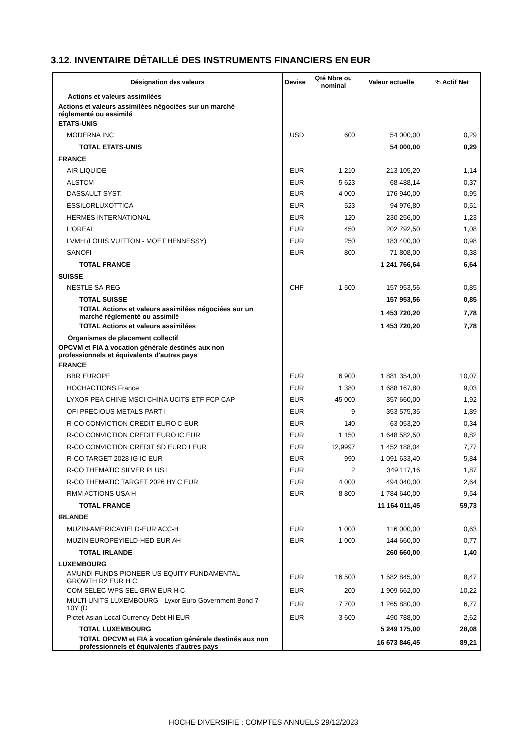3.12. INVENTAIRE DÉTAILLÉ DES INSTRUMENTS FINANCIERS EN EUR
| Désignation des valeurs | Devise | Qté Nbre ou nominal | Valeur actuelle | % Actif Net |
| --- | --- | --- | --- | --- |
| Actions et valeurs assimilées | | | | |
| Actions et valeurs assimilées négociées sur un marché réglementé ou assimilé | | | | |
| ETATS-UNIS | | | | |
| MODERNA INC | USD | 600 | 54 000,00 | 0,29 |
| TOTAL ETATS-UNIS | | | 54 000,00 | 0,29 |
| FRANCE | | | | |
| AIR LIQUIDE | EUR | 1 210 | 213 105,20 | 1,14 |
| ALSTOM | EUR | 5 623 | 68 488,14 | 0,37 |
| DASSAULT SYST. | EUR | 4 000 | 176 940,00 | 0,95 |
| ESSILORLUXOTTICA | EUR | 523 | 94 976,80 | 0,51 |
| HERMES INTERNATIONAL | EUR | 120 | 230 256,00 | 1,23 |
| L'OREAL | EUR | 450 | 202 792,50 | 1,08 |
| LVMH (LOUIS VUITTON - MOET HENNESSY) | EUR | 250 | 183 400,00 | 0,98 |
| SANOFI | EUR | 800 | 71 808,00 | 0,38 |
| TOTAL FRANCE | | | 1 241 766,64 | 6,64 |
| SUISSE | | | | |
| NESTLE SA-REG | CHF | 1 500 | 157 953,56 | 0,85 |
| TOTAL SUISSE | | | 157 953,56 | 0,85 |
| TOTAL Actions et valeurs assimilées négociées sur un marché réglementé ou assimilé | | | 1 453 720,20 | 7,78 |
| TOTAL Actions et valeurs assimilées | | | 1 453 720,20 | 7,78 |
| Organismes de placement collectif | | | | |
| OPCVM et FIA à vocation générale destinés aux non professionnels et équivalents d'autres pays | | | | |
| FRANCE | | | | |
| BBR EUROPE | EUR | 6 900 | 1 881 354,00 | 10,07 |
| HOCHACTIONS France | EUR | 1 380 | 1 688 167,80 | 9,03 |
| LYXOR PEA CHINE MSCI CHINA UCITS ETF FCP CAP | EUR | 45 000 | 357 660,00 | 1,92 |
| OFI PRECIOUS METALS PART I | EUR | 9 | 353 575,35 | 1,89 |
| R-CO CONVICTION CREDIT EURO C EUR | EUR | 140 | 63 053,20 | 0,34 |
| R-CO CONVICTION CREDIT EURO IC EUR | EUR | 1 150 | 1 648 582,50 | 8,82 |
| R-CO CONVICTION CREDIT SD EURO I EUR | EUR | 12,9997 | 1 452 188,04 | 7,77 |
| R-CO TARGET 2028 IG IC EUR | EUR | 990 | 1 091 633,40 | 5,84 |
| R-CO THEMATIC SILVER PLUS I | EUR | 2 | 349 117,16 | 1,87 |
| R-CO THEMATIC TARGET 2026 HY C EUR | EUR | 4 000 | 494 040,00 | 2,64 |
| RMM ACTIONS USA H | EUR | 8 800 | 1 784 640,00 | 9,54 |
| TOTAL FRANCE | | | 11 164 011,45 | 59,73 |
| IRLANDE | | | | |
| MUZIN-AMERICAYIELD-EUR ACC-H | EUR | 1 000 | 116 000,00 | 0,63 |
| MUZIN-EUROPEYIELD-HED EUR AH | EUR | 1 000 | 144 660,00 | 0,77 |
| TOTAL IRLANDE | | | 260 660,00 | 1,40 |
| LUXEMBOURG | | | | |
| AMUNDI FUNDS PIONEER US EQUITY FUNDAMENTAL GROWTH R2 EUR H C | EUR | 16 500 | 1 582 845,00 | 8,47 |
| COM SELEC WPS SEL GRW EUR H C | EUR | 200 | 1 909 662,00 | 10,22 |
| MULTI-UNITS LUXEMBOURG - Lyxor Euro Government Bond 7- 10Y (D | EUR | 7 700 | 1 265 880,00 | 6,77 |
| Pictet-Asian Local Currency Debt HI EUR | EUR | 3 600 | 490 788,00 | 2,62 |
| TOTAL LUXEMBOURG | | | 5 249 175,00 | 28,08 |
| TOTAL OPCVM et FIA à vocation générale destinés aux non professionnels et équivalents d'autres pays | | | 16 673 846,45 | 89,21 |
HOCHE DIVERSIFIE : COMPTES ANNUELS 29/12/2023